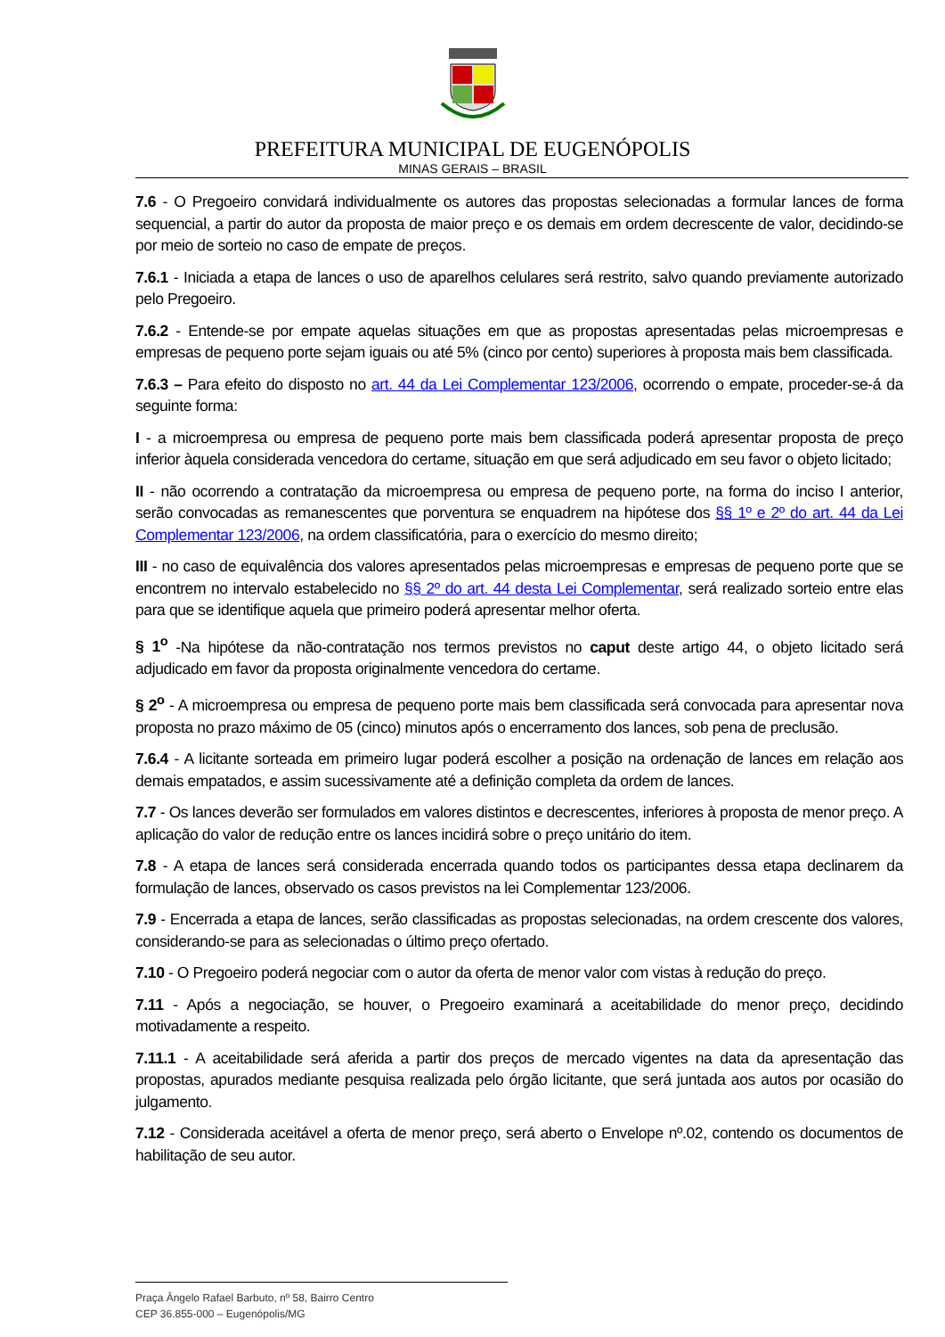PREFEITURA MUNICIPAL DE EUGENÓPOLIS
MINAS GERAIS – BRASIL
7.6 - O Pregoeiro convidará individualmente os autores das propostas selecionadas a formular lances de forma sequencial, a partir do autor da proposta de maior preço e os demais em ordem decrescente de valor, decidindo-se por meio de sorteio no caso de empate de preços.
7.6.1 - Iniciada a etapa de lances o uso de aparelhos celulares será restrito, salvo quando previamente autorizado pelo Pregoeiro.
7.6.2 - Entende-se por empate aquelas situações em que as propostas apresentadas pelas microempresas e empresas de pequeno porte sejam iguais ou até 5% (cinco por cento) superiores à proposta mais bem classificada.
7.6.3 – Para efeito do disposto no art. 44 da Lei Complementar 123/2006, ocorrendo o empate, proceder-se-á da seguinte forma:
I - a microempresa ou empresa de pequeno porte mais bem classificada poderá apresentar proposta de preço inferior àquela considerada vencedora do certame, situação em que será adjudicado em seu favor o objeto licitado;
II - não ocorrendo a contratação da microempresa ou empresa de pequeno porte, na forma do inciso I anterior, serão convocadas as remanescentes que porventura se enquadrem na hipótese dos §§ 1º e 2º do art. 44 da Lei Complementar 123/2006, na ordem classificatória, para o exercício do mesmo direito;
III - no caso de equivalência dos valores apresentados pelas microempresas e empresas de pequeno porte que se encontrem no intervalo estabelecido no §§ 2º do art. 44 desta Lei Complementar, será realizado sorteio entre elas para que se identifique aquela que primeiro poderá apresentar melhor oferta.
§ 1<sup>o</sup> -Na hipótese da não-contratação nos termos previstos no caput deste artigo 44, o objeto licitado será adjudicado em favor da proposta originalmente vencedora do certame.
§ 2<sup>o</sup> - A microempresa ou empresa de pequeno porte mais bem classificada será convocada para apresentar nova proposta no prazo máximo de 05 (cinco) minutos após o encerramento dos lances, sob pena de preclusão.
7.6.4 - A licitante sorteada em primeiro lugar poderá escolher a posição na ordenação de lances em relação aos demais empatados, e assim sucessivamente até a definição completa da ordem de lances.
7.7 - Os lances deverão ser formulados em valores distintos e decrescentes, inferiores à proposta de menor preço. A aplicação do valor de redução entre os lances incidirá sobre o preço unitário do item.
7.8 - A etapa de lances será considerada encerrada quando todos os participantes dessa etapa declinarem da formulação de lances, observado os casos previstos na lei Complementar 123/2006.
7.9 - Encerrada a etapa de lances, serão classificadas as propostas selecionadas, na ordem crescente dos valores, considerando-se para as selecionadas o último preço ofertado.
7.10 - O Pregoeiro poderá negociar com o autor da oferta de menor valor com vistas à redução do preço.
7.11 - Após a negociação, se houver, o Pregoeiro examinará a aceitabilidade do menor preço, decidindo motivadamente a respeito.
7.11.1 - A aceitabilidade será aferida a partir dos preços de mercado vigentes na data da apresentação das propostas, apurados mediante pesquisa realizada pelo órgão licitante, que será juntada aos autos por ocasião do julgamento.
7.12 - Considerada aceitável a oferta de menor preço, será aberto o Envelope nº.02, contendo os documentos de habilitação de seu autor.
Praça Ângelo Rafael Barbuto, nº 58, Bairro Centro
CEP 36.855-000 – Eugenópolis/MG